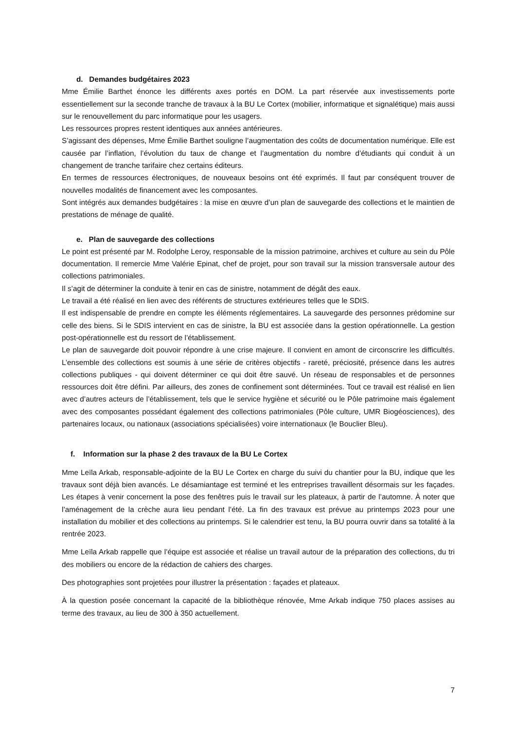d. Demandes budgétaires 2023
Mme Émilie Barthet énonce les différents axes portés en DOM. La part réservée aux investissements porte essentiellement sur la seconde tranche de travaux à la BU Le Cortex (mobilier, informatique et signalétique) mais aussi sur le renouvellement du parc informatique pour les usagers.
Les ressources propres restent identiques aux années antérieures.
S’agissant des dépenses, Mme Émilie Barthet souligne l’augmentation des coûts de documentation numérique. Elle est causée par l’inflation, l’évolution du taux de change et l’augmentation du nombre d’étudiants qui conduit à un changement de tranche tarifaire chez certains éditeurs.
En termes de ressources électroniques, de nouveaux besoins ont été exprimés. Il faut par conséquent trouver de nouvelles modalités de financement avec les composantes.
Sont intégrés aux demandes budgétaires : la mise en œuvre d’un plan de sauvegarde des collections et le maintien de prestations de ménage de qualité.
e. Plan de sauvegarde des collections
Le point est présenté par M. Rodolphe Leroy, responsable de la mission patrimoine, archives et culture au sein du Pôle documentation. Il remercie Mme Valérie Epinat, chef de projet, pour son travail sur la mission transversale autour des collections patrimoniales.
Il s’agit de déterminer la conduite à tenir en cas de sinistre, notamment de dégât des eaux.
Le travail a été réalisé en lien avec des référents de structures extérieures telles que le SDIS.
Il est indispensable de prendre en compte les éléments réglementaires. La sauvegarde des personnes prédomine sur celle des biens. Si le SDIS intervient en cas de sinistre, la BU est associée dans la gestion opérationnelle. La gestion post-opérationnelle est du ressort de l’établissement.
Le plan de sauvegarde doit pouvoir répondre à une crise majeure. Il convient en amont de circonscrire les difficultés. L’ensemble des collections est soumis à une série de critères objectifs - rareté, préciosité, présence dans les autres collections publiques - qui doivent déterminer ce qui doit être sauvé. Un réseau de responsables et de personnes ressources doit être défini. Par ailleurs, des zones de confinement sont déterminées. Tout ce travail est réalisé en lien avec d’autres acteurs de l’établissement, tels que le service hygiène et sécurité ou le Pôle patrimoine mais également avec des composantes possédant également des collections patrimoniales (Pôle culture, UMR Biogéosciences), des partenaires locaux, ou nationaux (associations spécialisées) voire internationaux (le Bouclier Bleu).
f. Information sur la phase 2 des travaux de la BU Le Cortex
Mme Leïla Arkab, responsable-adjointe de la BU Le Cortex en charge du suivi du chantier pour la BU, indique que les travaux sont déjà bien avancés. Le désamiantage est terminé et les entreprises travaillent désormais sur les façades. Les étapes à venir concernent la pose des fenêtres puis le travail sur les plateaux, à partir de l’automne. À noter que l’aménagement de la crèche aura lieu pendant l’été. La fin des travaux est prévue au printemps 2023 pour une installation du mobilier et des collections au printemps. Si le calendrier est tenu, la BU pourra ouvrir dans sa totalité à la rentrée 2023.
Mme Leïla Arkab rappelle que l’équipe est associée et réalise un travail autour de la préparation des collections, du tri des mobiliers ou encore de la rédaction de cahiers des charges.
Des photographies sont projetées pour illustrer la présentation : façades et plateaux.
À la question posée concernant la capacité de la bibliothèque rénovée, Mme Arkab indique 750 places assises au terme des travaux, au lieu de 300 à 350 actuellement.
7